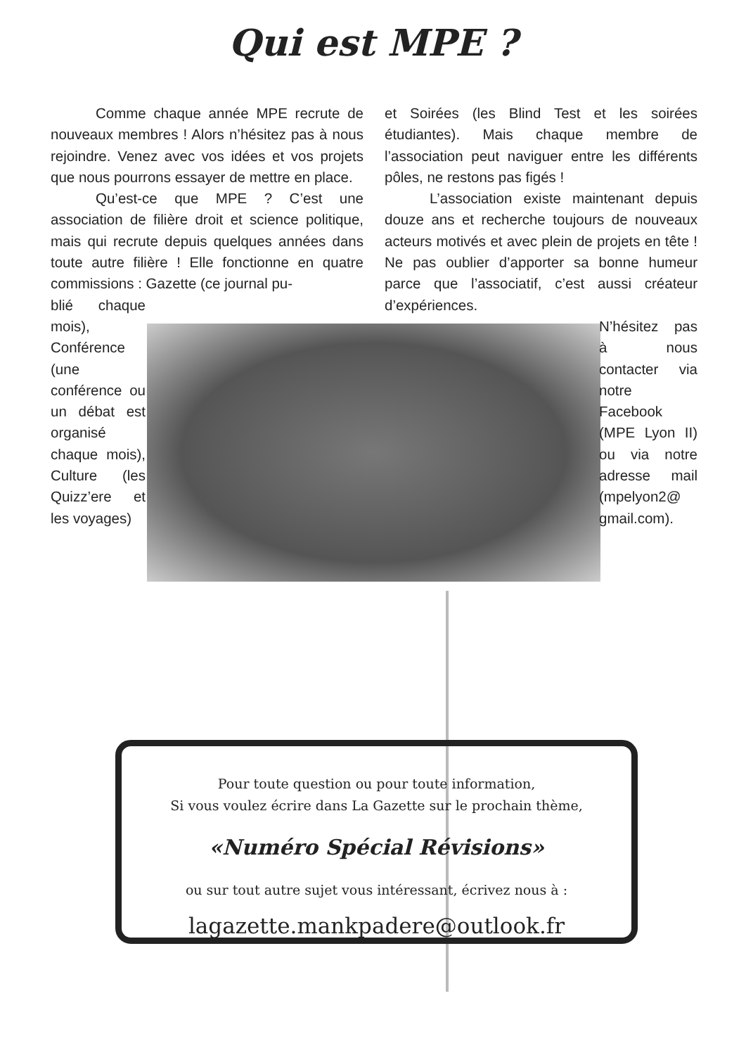Qui est MPE ?
Comme chaque année MPE recrute de nouveaux membres ! Alors n’hésitez pas à nous rejoindre. Venez avec vos idées et vos projets que nous pourrons essayer de mettre en place.
Qu’est-ce que MPE ? C’est une association de filière droit et science politique, mais qui recrute depuis quelques années dans toute autre filière ! Elle fonctionne en quatre commissions : Gazette (ce journal pu-
blié chaque mois), Conférence (une conférence ou un débat est organisé chaque mois), Culture (les Quizz’ere et les voyages)
et Soirées (les Blind Test et les soirées étudiantes). Mais chaque membre de l’association peut naviguer entre les différents pôles, ne restons pas figés !
L’association existe maintenant depuis douze ans et recherche toujours de nouveaux acteurs motivés et avec plein de projets en tête ! Ne pas oublier d’apporter sa bonne humeur parce que l’associatif, c’est aussi créateur d’expériences.
N’hésitez pas à nous contacter via notre Facebook (MPE Lyon II) ou via notre adresse mail (mpelyon2@ gmail.com).
Pour toute question ou pour toute information,
Si vous voulez écrire dans La Gazette sur le prochain thème,
«Numéro Spécial Révisions»
ou sur tout autre sujet vous intéressant, écrivez nous à :
lagazette.mankpadere@outlook.fr